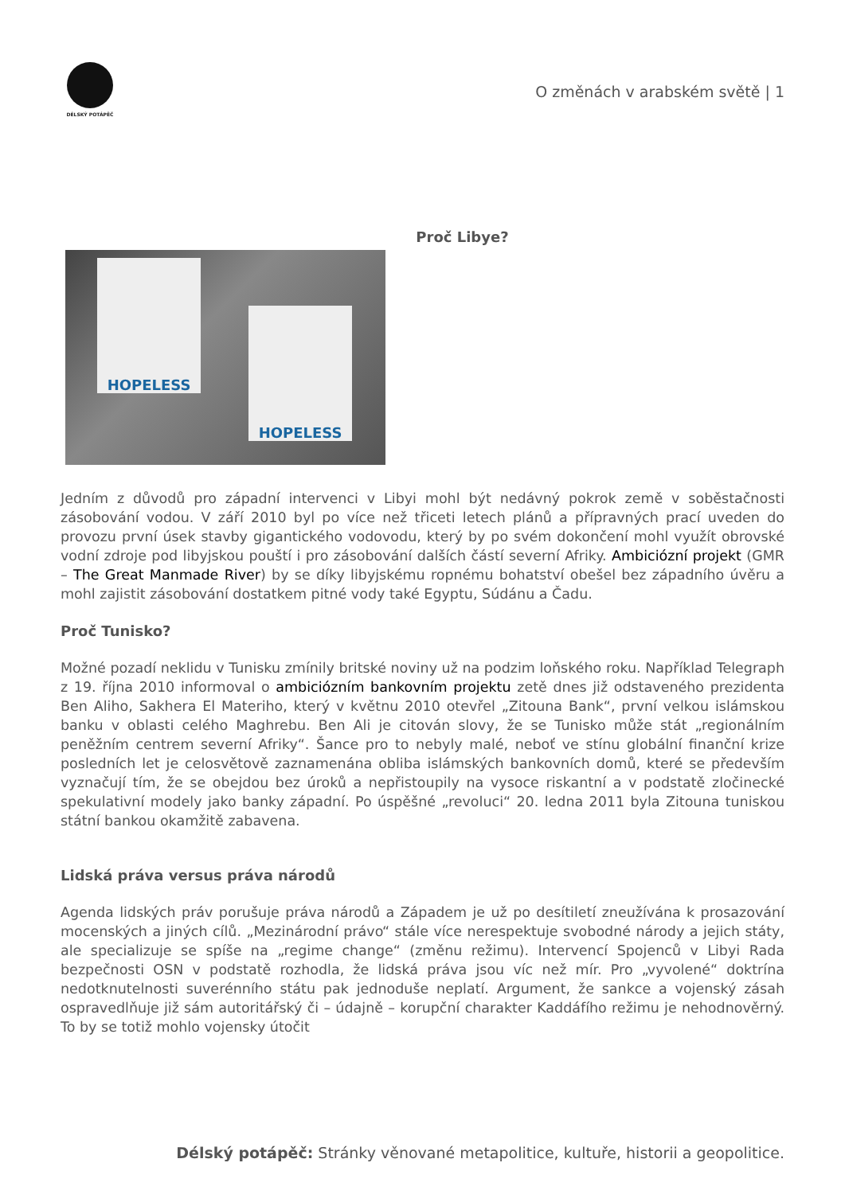DÉLSKÝ POTÁPĚČ
O změnách v arabském světě | 1
Proč Libye?
HOPELESS
HOPELESS
Jedním z důvodů pro západní intervenci v Libyi mohl být nedávný pokrok země v soběstačnosti zásobování vodou. V září 2010 byl po více než třiceti letech plánů a přípravných prací uveden do provozu první úsek stavby gigantického vodovodu, který by po svém dokončení mohl využít obrovské vodní zdroje pod libyjskou pouští i pro zásobování dalších částí severní Afriky. Ambiciózní projekt (GMR – The Great Manmade River) by se díky libyjskému ropnému bohatství obešel bez západního úvěru a mohl zajistit zásobování dostatkem pitné vody také Egyptu, Súdánu a Čadu.
Proč Tunisko?
Možné pozadí neklidu v Tunisku zmínily britské noviny už na podzim loňského roku. Například Telegraph z 19. října 2010 informoval o ambiciózním bankovním projektu zetě dnes již odstaveného prezidenta Ben Aliho, Sakhera El Materiho, který v květnu 2010 otevřel „Zitouna Bank“, první velkou islámskou banku v oblasti celého Maghrebu. Ben Ali je citován slovy, že se Tunisko může stát „regionálním peněžním centrem severní Afriky“. Šance pro to nebyly malé, neboť ve stínu globální finanční krize posledních let je celosvětově zaznamenána obliba islámských bankovních domů, které se především vyznačují tím, že se obejdou bez úroků a nepřistoupily na vysoce riskantní a v podstatě zločinecké spekulativní modely jako banky západní. Po úspěšné „revoluci“ 20. ledna 2011 byla Zitouna tuniskou státní bankou okamžitě zabavena.
Lidská práva versus práva národů
Agenda lidských práv porušuje práva národů a Západem je už po desítiletí zneužívána k prosazování mocenských a jiných cílů. „Mezinárodní právo“ stále více nerespektuje svobodné národy a jejich státy, ale specializuje se spíše na „regime change“ (změnu režimu). Intervencí Spojenců v Libyi Rada bezpečnosti OSN v podstatě rozhodla, že lidská práva jsou víc než mír. Pro „vyvolené“ doktrína nedotknutelnosti suverénního státu pak jednoduše neplatí. Argument, že sankce a vojenský zásah ospravedlňuje již sám autoritářský či – údajně – korupční charakter Kaddáfího režimu je nehodnověrný. To by se totiž mohlo vojensky útočit
Délský potápěč: Stránky věnované metapolitice, kultuře, historii a geopolitice.